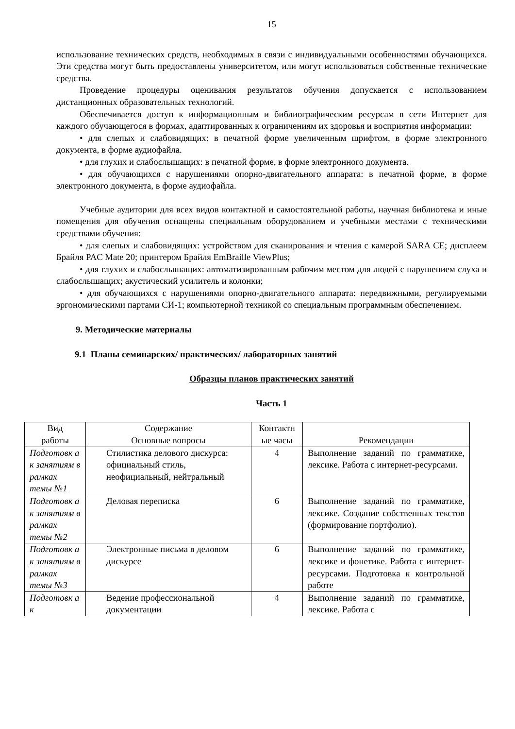15
использование технических средств, необходимых в связи с индивидуальными особенностями обучающихся. Эти средства могут быть предоставлены университетом, или могут использоваться собственные технические средства.
Проведение процедуры оценивания результатов обучения допускается с использованием дистанционных образовательных технологий.
Обеспечивается доступ к информационным и библиографическим ресурсам в сети Интернет для каждого обучающегося в формах, адаптированных к ограничениям их здоровья и восприятия информации:
• для слепых и слабовидящих: в печатной форме увеличенным шрифтом, в форме электронного документа, в форме аудиофайла.
• для глухих и слабослышащих: в печатной форме, в форме электронного документа.
• для обучающихся с нарушениями опорно-двигательного аппарата: в печатной форме, в форме электронного документа, в форме аудиофайла.
Учебные аудитории для всех видов контактной и самостоятельной работы, научная библиотека и иные помещения для обучения оснащены специальным оборудованием и учебными местами с техническими средствами обучения:
• для слепых и слабовидящих: устройством для сканирования и чтения с камерой SARA CE; дисплеем Брайля PAC Mate 20; принтером Брайля EmBraille ViewPlus;
• для глухих и слабослышащих: автоматизированным рабочим местом для людей с нарушением слуха и слабослышащих; акустический усилитель и колонки;
• для обучающихся с нарушениями опорно-двигательного аппарата: передвижными, регулируемыми эргономическими партами СИ-1; компьютерной техникой со специальным программным обеспечением.
9. Методические материалы
9.1 Планы семинарских/ практических/ лабораторных занятий
Образцы планов практических занятий
Часть 1
| Вид работы | Содержание Основные вопросы | Контактн ые часы | Рекомендации |
| --- | --- | --- | --- |
| Подготовк а к занятиям в рамках темы №1 | Стилистика делового дискурса: официальный стиль, неофициальный, нейтральный | 4 | Выполнение заданий по грамматике, лексике. Работа с интернет-ресурсами. |
| Подготовк а к занятиям в рамках темы №2 | Деловая переписка | 6 | Выполнение заданий по грамматике, лексике. Создание собственных текстов (формирование портфолио). |
| Подготовк а к занятиям в рамках темы №3 | Электронные письма в деловом дискурсе | 6 | Выполнение заданий по грамматике, лексике и фонетике. Работа с интернет-ресурсами. Подготовка к контрольной работе |
| Подготовк а к | Ведение профессиональной документации | 4 | Выполнение заданий по грамматике, лексике. Работа с |